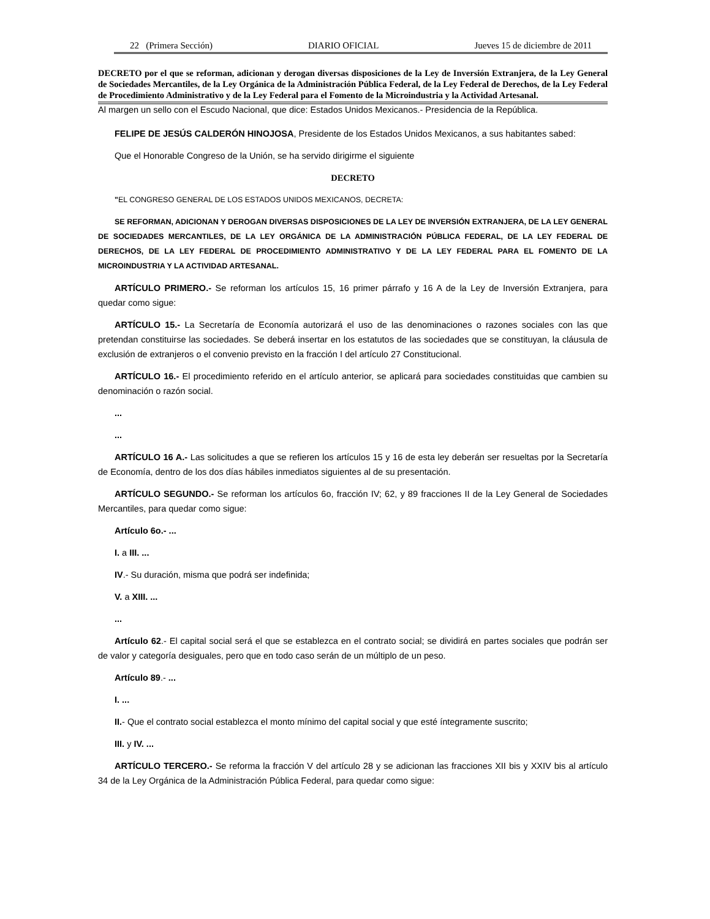22 (Primera Sección) DIARIO OFICIAL Jueves 15 de diciembre de 2011
DECRETO por el que se reforman, adicionan y derogan diversas disposiciones de la Ley de Inversión Extranjera, de la Ley General de Sociedades Mercantiles, de la Ley Orgánica de la Administración Pública Federal, de la Ley Federal de Derechos, de la Ley Federal de Procedimiento Administrativo y de la Ley Federal para el Fomento de la Microindustria y la Actividad Artesanal.
Al margen un sello con el Escudo Nacional, que dice: Estados Unidos Mexicanos.- Presidencia de la República.
FELIPE DE JESÚS CALDERÓN HINOJOSA, Presidente de los Estados Unidos Mexicanos, a sus habitantes sabed:
Que el Honorable Congreso de la Unión, se ha servido dirigirme el siguiente
DECRETO
"EL CONGRESO GENERAL DE LOS ESTADOS UNIDOS MEXICANOS, DECRETA:
SE REFORMAN, ADICIONAN Y DEROGAN DIVERSAS DISPOSICIONES DE LA LEY DE INVERSIÓN EXTRANJERA, DE LA LEY GENERAL DE SOCIEDADES MERCANTILES, DE LA LEY ORGÁNICA DE LA ADMINISTRACIÓN PÚBLICA FEDERAL, DE LA LEY FEDERAL DE DERECHOS, DE LA LEY FEDERAL DE PROCEDIMIENTO ADMINISTRATIVO Y DE LA LEY FEDERAL PARA EL FOMENTO DE LA MICROINDUSTRIA Y LA ACTIVIDAD ARTESANAL.
ARTÍCULO PRIMERO.- Se reforman los artículos 15, 16 primer párrafo y 16 A de la Ley de Inversión Extranjera, para quedar como sigue:
ARTÍCULO 15.- La Secretaría de Economía autorizará el uso de las denominaciones o razones sociales con las que pretendan constituirse las sociedades. Se deberá insertar en los estatutos de las sociedades que se constituyan, la cláusula de exclusión de extranjeros o el convenio previsto en la fracción I del artículo 27 Constitucional.
ARTÍCULO 16.- El procedimiento referido en el artículo anterior, se aplicará para sociedades constituidas que cambien su denominación o razón social.
...
...
ARTÍCULO 16 A.- Las solicitudes a que se refieren los artículos 15 y 16 de esta ley deberán ser resueltas por la Secretaría de Economía, dentro de los dos días hábiles inmediatos siguientes al de su presentación.
ARTÍCULO SEGUNDO.- Se reforman los artículos 6o, fracción IV; 62, y 89 fracciones II de la Ley General de Sociedades Mercantiles, para quedar como sigue:
Artículo 6o.- ...
I. a III. ...
IV.- Su duración, misma que podrá ser indefinida;
V. a XIII. ...
...
Artículo 62.- El capital social será el que se establezca en el contrato social; se dividirá en partes sociales que podrán ser de valor y categoría desiguales, pero que en todo caso serán de un múltiplo de un peso.
Artículo 89.- ...
I. ...
II.- Que el contrato social establezca el monto mínimo del capital social y que esté íntegramente suscrito;
III. y IV. ...
ARTÍCULO TERCERO.- Se reforma la fracción V del artículo 28 y se adicionan las fracciones XII bis y XXIV bis al artículo 34 de la Ley Orgánica de la Administración Pública Federal, para quedar como sigue: